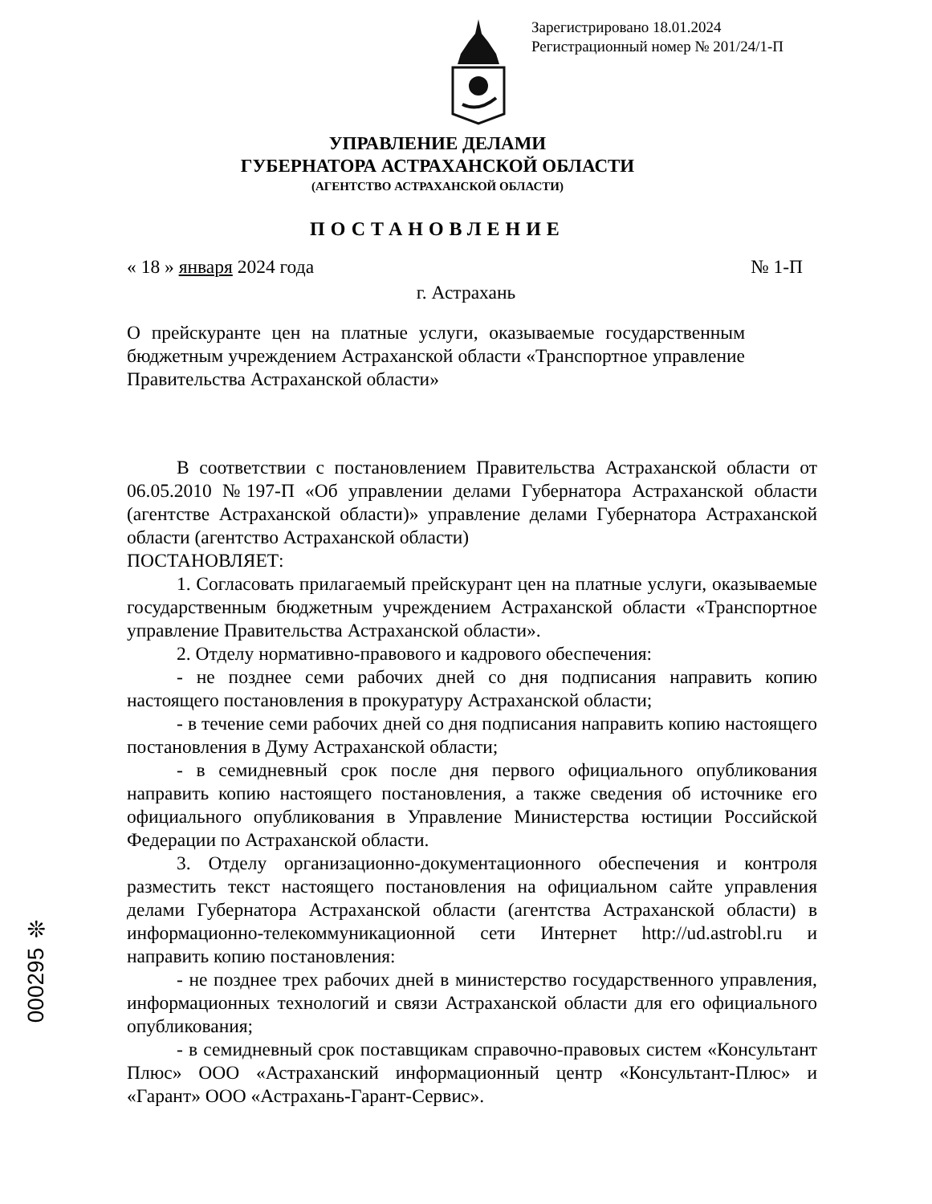Зарегистрировано 18.01.2024
Регистрационный номер № 201/24/1-П
УПРАВЛЕНИЕ ДЕЛАМИ
ГУБЕРНАТОРА АСТРАХАНСКОЙ ОБЛАСТИ
(АГЕНТСТВО АСТРАХАНСКОЙ ОБЛАСТИ)
ПОСТАНОВЛЕНИЕ
« 18 » января 2024 года № 1-П
г. Астрахань
О прейскуранте цен на платные услуги, оказываемые государственным бюджетным учреждением Астраханской области «Транспортное управление Правительства Астраханской области»
В соответствии с постановлением Правительства Астраханской области от 06.05.2010 №197-П «Об управлении делами Губернатора Астраханской области (агентстве Астраханской области)» управление делами Губернатора Астраханской области (агентство Астраханской области)
ПОСТАНОВЛЯЕТ:
1. Согласовать прилагаемый прейскурант цен на платные услуги, оказываемые государственным бюджетным учреждением Астраханской области «Транспортное управление Правительства Астраханской области».
2. Отделу нормативно-правового и кадрового обеспечения:
- не позднее семи рабочих дней со дня подписания направить копию настоящего постановления в прокуратуру Астраханской области;
- в течение семи рабочих дней со дня подписания направить копию настоящего постановления в Думу Астраханской области;
- в семидневный срок после дня первого официального опубликования направить копию настоящего постановления, а также сведения об источнике его официального опубликования в Управление Министерства юстиции Российской Федерации по Астраханской области.
3. Отделу организационно-документационного обеспечения и контроля разместить текст настоящего постановления на официальном сайте управления делами Губернатора Астраханской области (агентства Астраханской области) в информационно-телекоммуникационной сети Интернет http://ud.astrobl.ru и направить копию постановления:
- не позднее трех рабочих дней в министерство государственного управления, информационных технологий и связи Астраханской области для его официального опубликования;
- в семидневный срок поставщикам справочно-правовых систем «Консультант Плюс» ООО «Астраханский информационный центр «Консультант-Плюс» и «Гарант» ООО «Астрахань-Гарант-Сервис».
000295 ❊